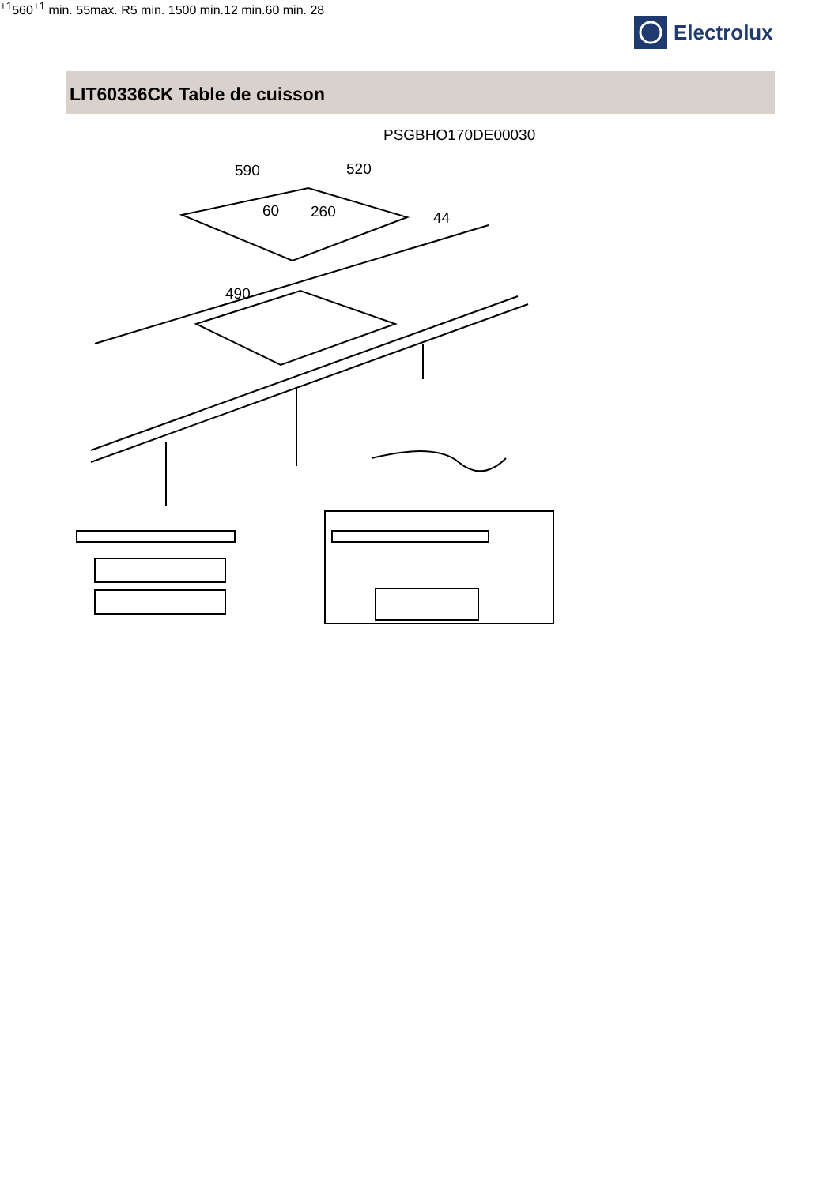Electrolux
LIT60336CK Table de cuisson
PSGBHO170DE00030
590
520
60
260
44
490+1
560+1
min. 55
max. R5
min. 1500
min.
12
min.
60
min. 28